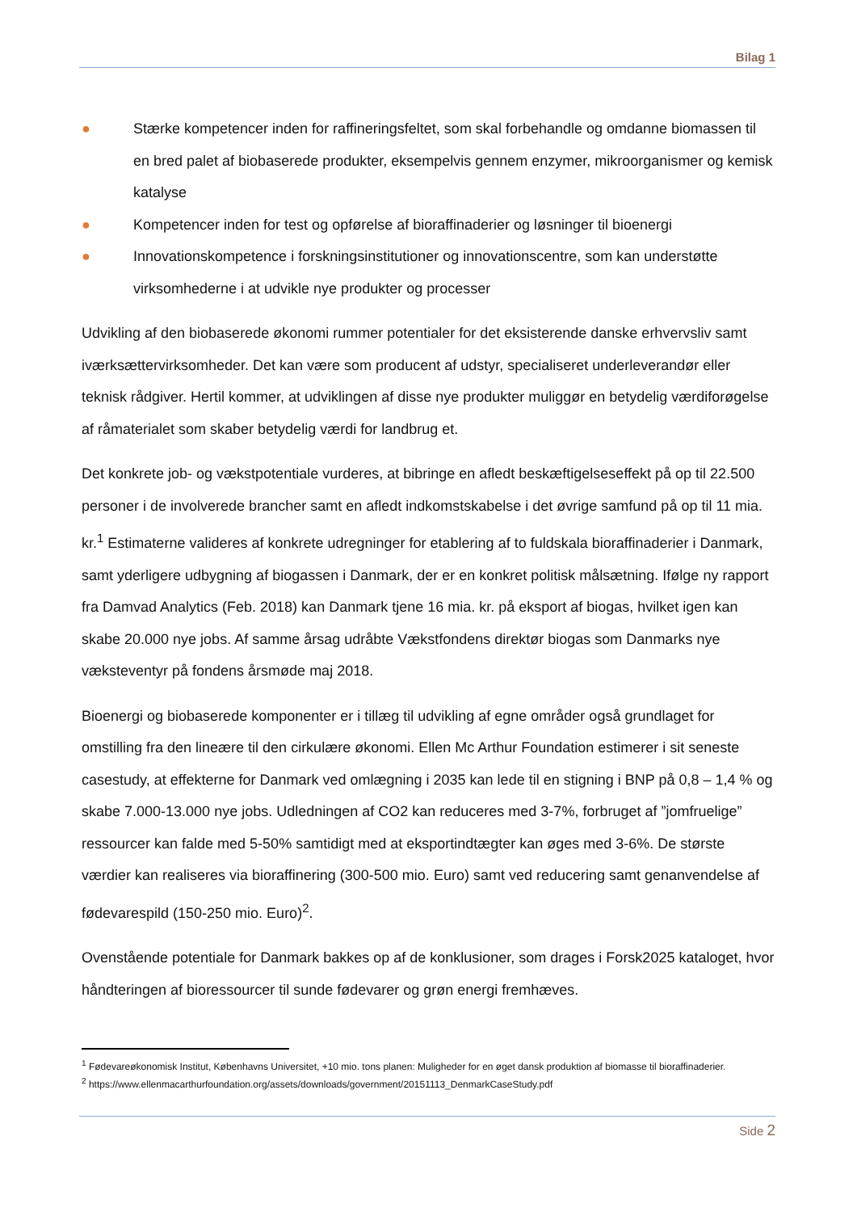Bilag 1
● Stærke kompetencer inden for raffineringsfeltet, som skal forbehandle og omdanne biomassen til en bred palet af biobaserede produkter, eksempelvis gennem enzymer, mikroorganismer og kemisk katalyse
● Kompetencer inden for test og opførelse af bioraffinaderier og løsninger til bioenergi
● Innovationskompetence i forskningsinstitutioner og innovationscentre, som kan understøtte virksomhederne i at udvikle nye produkter og processer
Udvikling af den biobaserede økonomi rummer potentialer for det eksisterende danske erhvervsliv samt iværksættervirksomheder. Det kan være som producent af udstyr, specialiseret underleverandør eller teknisk rådgiver. Hertil kommer, at udviklingen af disse nye produkter muliggør en betydelig værdiforøgelse af råmaterialet som skaber betydelig værdi for landbrug et.
Det konkrete job- og vækstpotentiale vurderes, at bibringe en afledt beskæftigelseseffekt på op til 22.500 personer i de involverede brancher samt en afledt indkomstskabelse i det øvrige samfund på op til 11 mia. kr.<sup>1</sup> Estimaterne valideres af konkrete udregninger for etablering af to fuldskala bioraffinaderier i Danmark, samt yderligere udbygning af biogassen i Danmark, der er en konkret politisk målsætning. Ifølge ny rapport fra Damvad Analytics (Feb. 2018) kan Danmark tjene 16 mia. kr. på eksport af biogas, hvilket igen kan skabe 20.000 nye jobs. Af samme årsag udråbte Vækstfondens direktør biogas som Danmarks nye væksteventyr på fondens årsmøde maj 2018.
Bioenergi og biobaserede komponenter er i tillæg til udvikling af egne områder også grundlaget for omstilling fra den lineære til den cirkulære økonomi. Ellen Mc Arthur Foundation estimerer i sit seneste casestudy, at effekterne for Danmark ved omlægning i 2035 kan lede til en stigning i BNP på 0,8 – 1,4 % og skabe 7.000-13.000 nye jobs. Udledningen af CO2 kan reduceres med 3-7%, forbruget af ”jomfruelige” ressourcer kan falde med 5-50% samtidigt med at eksportindtægter kan øges med 3-6%. De største værdier kan realiseres via bioraffinering (300-500 mio. Euro) samt ved reducering samt genanvendelse af fødevarespild (150-250 mio. Euro)<sup>2</sup>.
Ovenstående potentiale for Danmark bakkes op af de konklusioner, som drages i Forsk2025 kataloget, hvor håndteringen af bioressourcer til sunde fødevarer og grøn energi fremhæves.
<sup>1</sup> Fødevareøkonomisk Institut, Københavns Universitet, +10 mio. tons planen: Muligheder for en øget dansk produktion af biomasse til bioraffinaderier.
<sup>2</sup> https://www.ellenmacarthurfoundation.org/assets/downloads/government/20151113_DenmarkCaseStudy.pdf
Side 2